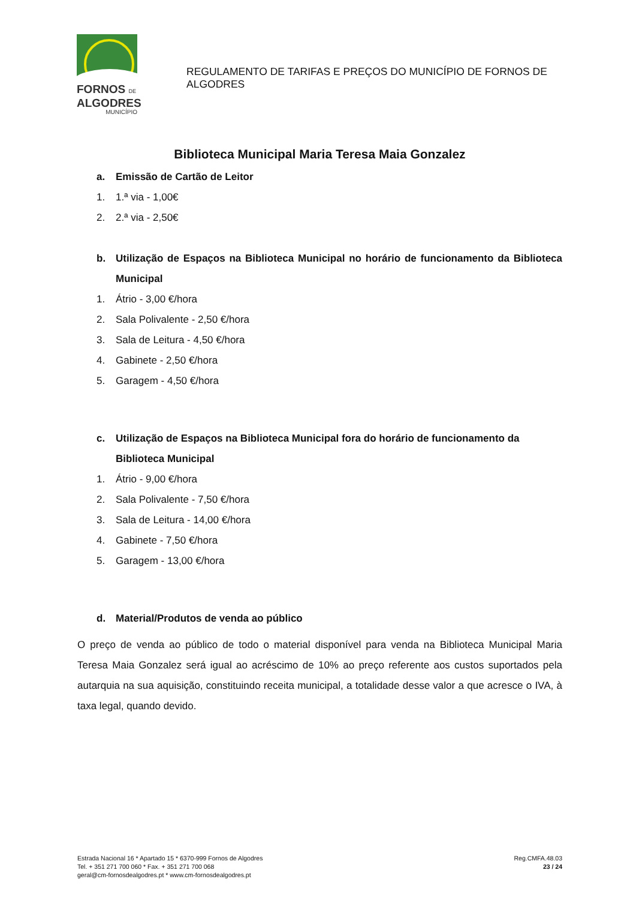FORNOS DE
ALGODRES
MUNICÍPIO
REGULAMENTO DE TARIFAS E PREÇOS DO MUNICÍPIO DE FORNOS DE ALGODRES
Biblioteca Municipal Maria Teresa Maia Gonzalez
a. Emissão de Cartão de Leitor
1. 1.ª via - 1,00€
2. 2.ª via - 2,50€
b. Utilização de Espaços na Biblioteca Municipal no horário de funcionamento da Biblioteca Municipal
1. Átrio - 3,00 €/hora
2. Sala Polivalente - 2,50 €/hora
3. Sala de Leitura - 4,50 €/hora
4. Gabinete - 2,50 €/hora
5. Garagem - 4,50 €/hora
c. Utilização de Espaços na Biblioteca Municipal fora do horário de funcionamento da Biblioteca Municipal
1. Átrio - 9,00 €/hora
2. Sala Polivalente - 7,50 €/hora
3. Sala de Leitura - 14,00 €/hora
4. Gabinete - 7,50 €/hora
5. Garagem - 13,00 €/hora
d. Material/Produtos de venda ao público
O preço de venda ao público de todo o material disponível para venda na Biblioteca Municipal Maria Teresa Maia Gonzalez será igual ao acréscimo de 10% ao preço referente aos custos suportados pela autarquia na sua aquisição, constituindo receita municipal, a totalidade desse valor a que acresce o IVA, à taxa legal, quando devido.
Estrada Nacional 16 * Apartado 15 * 6370-999 Fornos de Algodres
Tel. + 351 271 700 060 * Fax. + 351 271 700 068
geral@cm-fornosdealgodres.pt * www.cm-fornosdealgodres.pt
Reg.CMFA.48.03
23 / 24